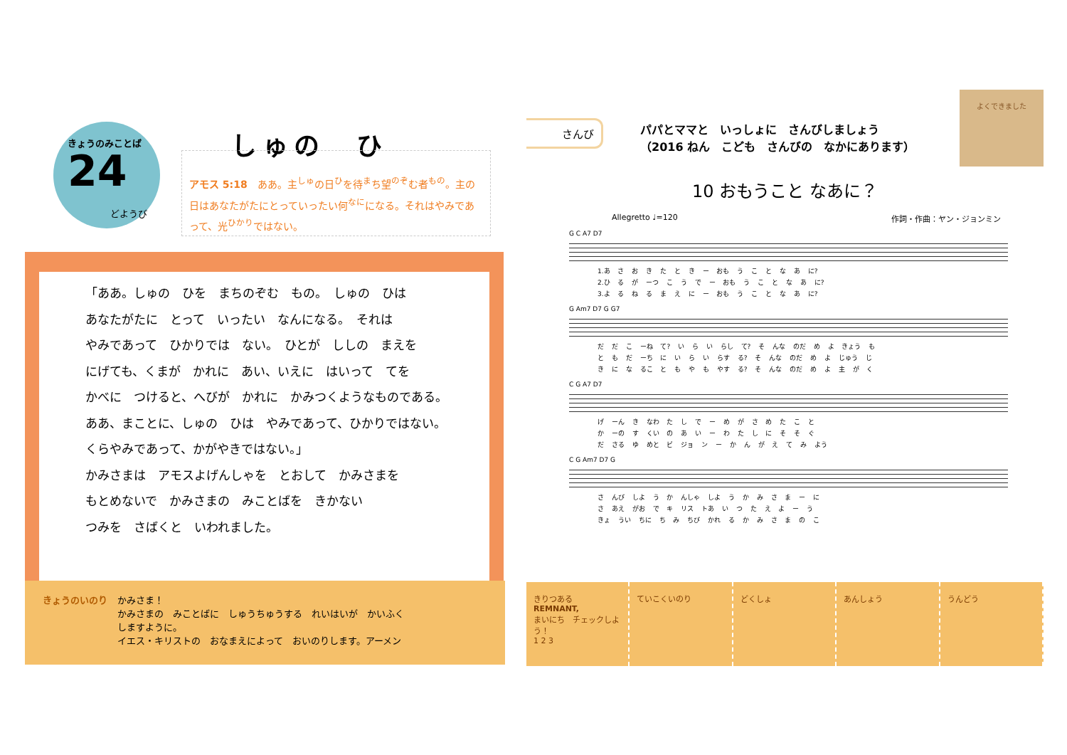きょうのみことば
24
どようび
しゅの　ひ
アモス 5:18　ああ。主<sup>しゅ</sup>の日<sup>ひ</sup>を待<sup>ま</sup>ち望<sup>のぞ</sup>む者<sup>もの</sup>。主の日はあなたがたにとっていったい何<sup>なに</sup>になる。それはやみであって、光<sup>ひかり</sup>ではない。
「ああ。しゅの　ひを　まちのぞむ　もの。　しゅの　ひは
あなたがたに　とって　いったい　なんになる。　それは
やみであって　ひかりでは　ない。　ひとが　ししの　まえを
にげても、くまが　かれに　あい、いえに　はいって　てを
かべに　つけると、へびが　かれに　かみつくようなものである。
ああ、まことに、しゅの　ひは　やみであって、ひかりではない。
くらやみであって、かがやきではない。」
かみさまは　アモスよげんしゃを　とおして　かみさまを
もとめないで　かみさまの　みことばを　きかない
つみを　さばくと　いわれました。
きょうのいのり かみさま！
かみさまの　みことばに　しゅうちゅうする　れいはいが　かいふく
しますように。
イエス・キリストの　おなまえによって　おいのりします。アーメン
さんび
パパとママと　いっしょに　さんびしましょう
（2016 ねん　こども　さんびの　なかにあります）
よくできました
10 おもうこと なあに？
Allegretto ♩=120 作詞・作曲：ヤン・ジョンミン
G C A7 D7
1.あ さ お き た と き ー おも う こ と な あ に?
2.ひ る が ーつ こ う で ー おも う こ と な あ に?
3.よ る ね る ま え に ー おも う こ と な あ に?
G Am7 D7 G G7
だ だ こ ーね て? い ら い らし て? そ んな のだ め よ きょう も
と も だ ーち に い ら い らす る? そ んな のだ め よ じゅう じ
き に な るこ と も や も やす る? そ んな のだ め よ 主 が く
C G A7 D7
げ ーん き なわ た し で ー め が さ め た こ と
か ーの す くい の あ い ー わ た し に そ そ ぐ
だ さる ゆ めと ビ ジョ ン ー か ん が え て み よう
C G Am7 D7 G
さ んび しよ う か んしゃ しよ う か み さ ま ー に
さ あえ がお で キ リス トあ い つ た え よ ー う
きょ うい ちに ち み ちび かれ る か み さ ま の こ
きりつある
REMNANT,
まいにち　チェックしよう！
1 2 3
ていこくいのり どくしょ あんしょう うんどう